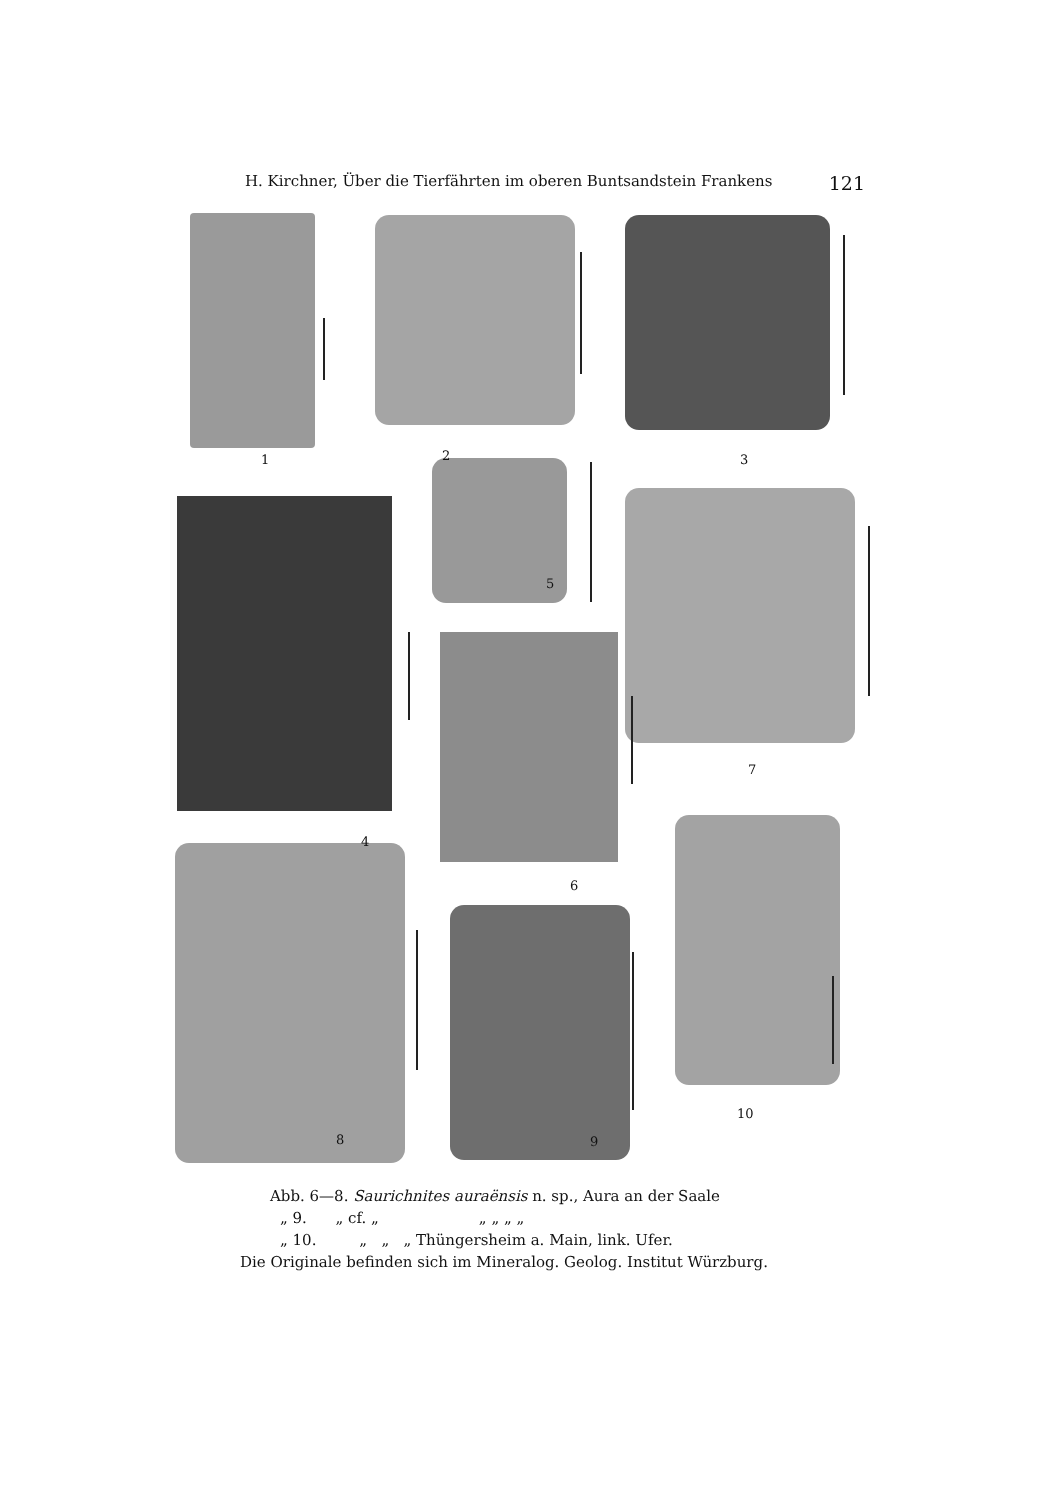H. Kirchner, Über die Tierfährten im oberen Buntsandstein Frankens 121
1 2 3
5
4
7
6
8 9
10
Abb. 6—8. Saurichnites auraënsis n. sp., Aura an der Saale
„ 9. „ cf. „ „ „ „ „
„ 10. „ „ „ Thüngersheim a. Main, link. Ufer.
Die Originale befinden sich im Mineralog. Geolog. Institut Würzburg.